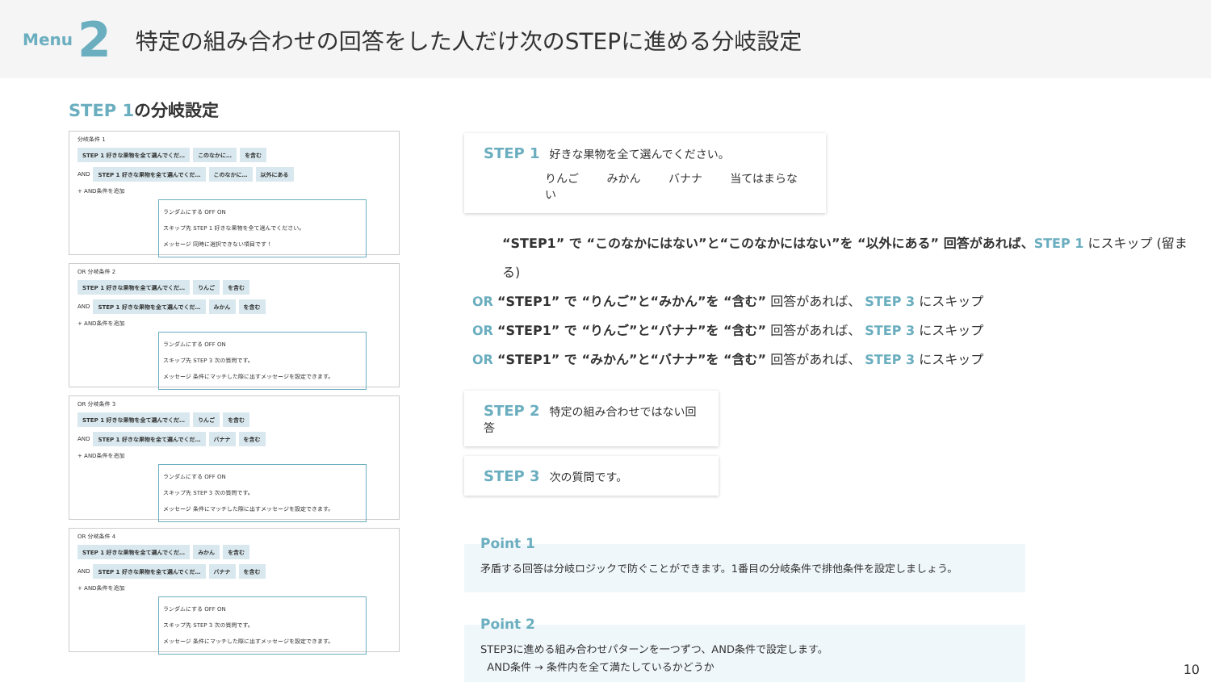Menu 2 特定の組み合わせの回答をした人だけ次のSTEPに進める分岐設定
STEP 1の分岐設定
分岐条件 1
STEP 1 好きな果物を全て選んでくだ… このなかに… を含む
AND STEP 1 好きな果物を全て選んでくだ… このなかに… 以外にある
+ AND条件を追加
ランダムにする OFF ON
スキップ先 STEP 1 好きな果物を全て選んでください。
メッセージ 同時に選択できない項目です！
OR 分岐条件 2
STEP 1 好きな果物を全て選んでくだ… りんご を含む
AND STEP 1 好きな果物を全て選んでくだ… みかん を含む
+ AND条件を追加
ランダムにする OFF ON
スキップ先 STEP 3 次の質問です。
メッセージ 条件にマッチした際に出すメッセージを設定できます。
OR 分岐条件 3
STEP 1 好きな果物を全て選んでくだ… りんご を含む
AND STEP 1 好きな果物を全て選んでくだ… バナナ を含む
+ AND条件を追加
ランダムにする OFF ON
スキップ先 STEP 3 次の質問です。
メッセージ 条件にマッチした際に出すメッセージを設定できます。
OR 分岐条件 4
STEP 1 好きな果物を全て選んでくだ… みかん を含む
AND STEP 1 好きな果物を全て選んでくだ… バナナ を含む
+ AND条件を追加
ランダムにする OFF ON
スキップ先 STEP 3 次の質問です。
メッセージ 条件にマッチした際に出すメッセージを設定できます。
STEP 1 好きな果物を全て選んでください。
りんご みかん バナナ 当てはまらない
“STEP1” で “このなかにはない”と“このなかにはない”を “以外にある” 回答があれば、STEP 1 にスキップ (留まる)
OR “STEP1” で “りんご”と“みかん”を “含む” 回答があれば、 STEP 3 にスキップ
OR “STEP1” で “りんご”と“バナナ”を “含む” 回答があれば、 STEP 3 にスキップ
OR “STEP1” で “みかん”と“バナナ”を “含む” 回答があれば、 STEP 3 にスキップ
STEP 2 特定の組み合わせではない回答
STEP 3 次の質問です。
Point 1
矛盾する回答は分岐ロジックで防ぐことができます。1番目の分岐条件で排他条件を設定しましょう。
Point 2
STEP3に進める組み合わせパターンを一つずつ、AND条件で設定します。
AND条件 → 条件内を全て満たしているかどうか
10